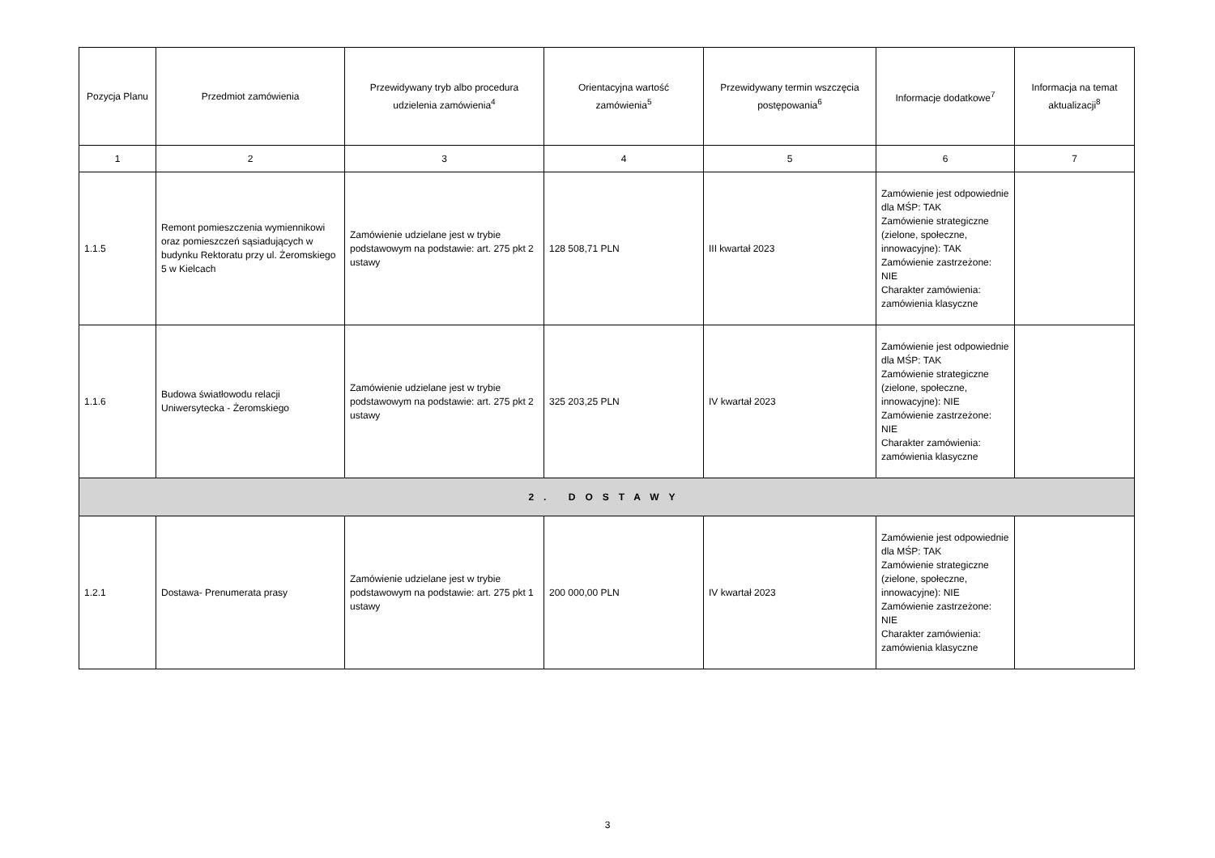| Pozycja Planu | Przedmiot zamówienia | Przewidywany tryb albo procedura udzielenia zamówienia<sup>4</sup> | Orientacyjna wartość zamówienia<sup>5</sup> | Przewidywany termin wszczęcia postępowania<sup>6</sup> | Informacje dodatkowe<sup>7</sup> | Informacja na temat aktualizacji<sup>8</sup> |
| --- | --- | --- | --- | --- | --- | --- |
| 1 | 2 | 3 | 4 | 5 | 6 | 7 |
| 1.1.5 | Remont pomieszczenia wymiennikowi oraz pomieszczeń sąsiadujących w budynku Rektoratu przy ul. Żeromskiego 5 w Kielcach | Zamówienie udzielane jest w trybie podstawowym na podstawie: art. 275 pkt 2 ustawy | 128 508,71 PLN | III kwartał 2023 | Zamówienie jest odpowiednie dla MŚP: TAK Zamówienie strategiczne (zielone, społeczne, innowacyjne): TAK Zamówienie zastrzeżone: NIE Charakter zamówienia: zamówienia klasyczne | |
| 1.1.6 | Budowa światłowodu relacji Uniwersytecka - Żeromskiego | Zamówienie udzielane jest w trybie podstawowym na podstawie: art. 275 pkt 2 ustawy | 325 203,25 PLN | IV kwartał 2023 | Zamówienie jest odpowiednie dla MŚP: TAK Zamówienie strategiczne (zielone, społeczne, innowacyjne): NIE Zamówienie zastrzeżone: NIE Charakter zamówienia: zamówienia klasyczne | |
| 2. DOSTAWY | | | | | | |
| 1.2.1 | Dostawa- Prenumerata prasy | Zamówienie udzielane jest w trybie podstawowym na podstawie: art. 275 pkt 1 ustawy | 200 000,00 PLN | IV kwartał 2023 | Zamówienie jest odpowiednie dla MŚP: TAK Zamówienie strategiczne (zielone, społeczne, innowacyjne): NIE Zamówienie zastrzeżone: NIE Charakter zamówienia: zamówienia klasyczne | |
3